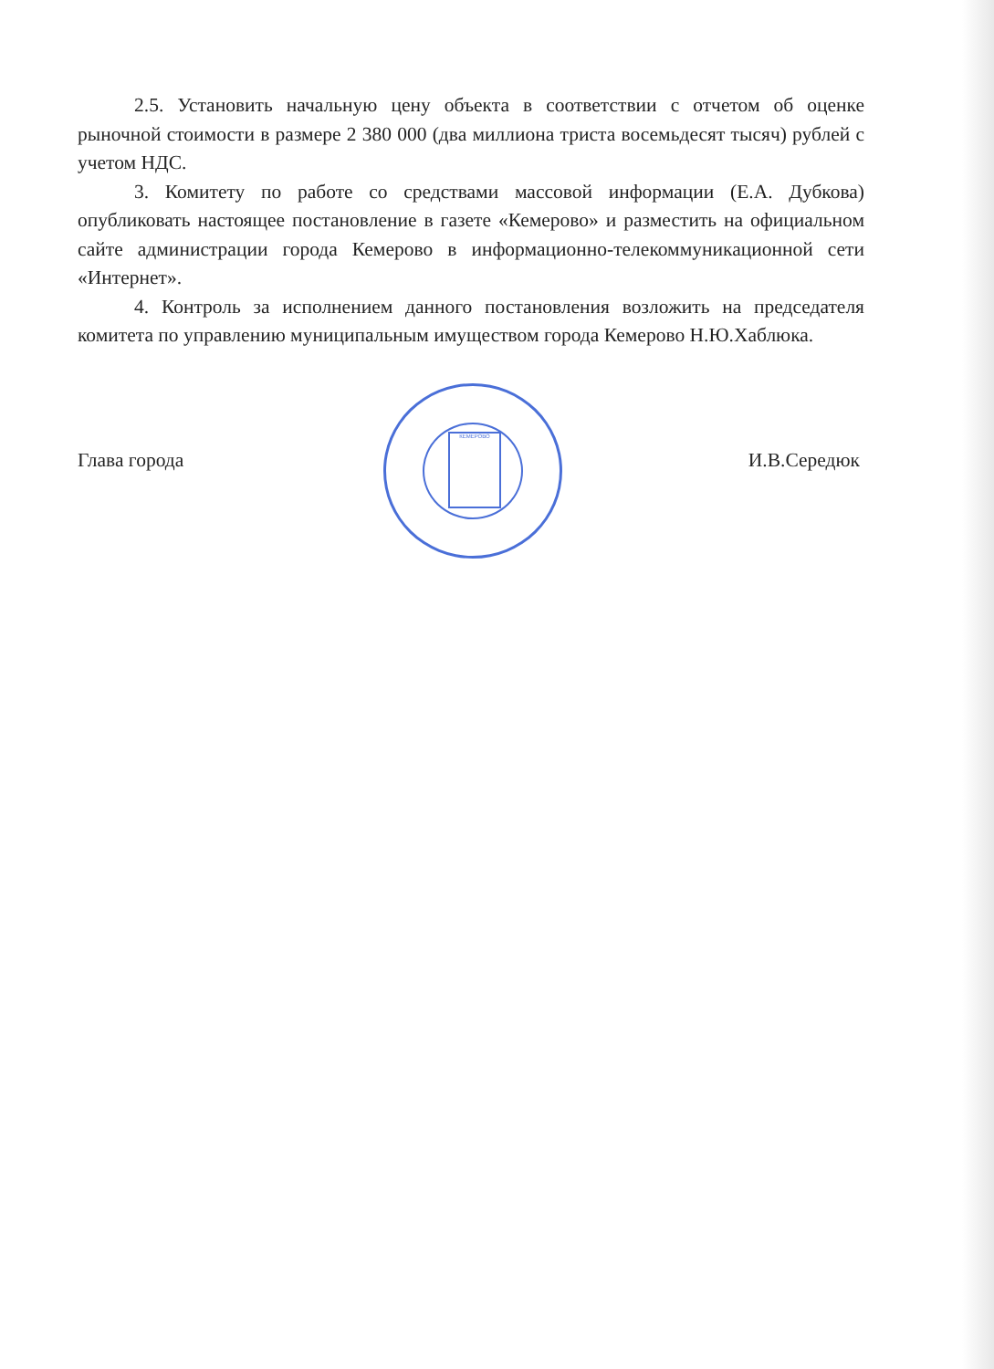2.5. Установить начальную цену объекта в соответствии с отчетом об оценке рыночной стоимости в размере 2 380 000 (два миллиона триста восемьдесят тысяч) рублей с учетом НДС.
3. Комитету по работе со средствами массовой информации (Е.А. Дубкова) опубликовать настоящее постановление в газете «Кемерово» и разместить на официальном сайте администрации города Кемерово в информационно-телекоммуникационной сети «Интернет».
4. Контроль за исполнением данного постановления возложить на председателя комитета по управлению муниципальным имуществом города Кемерово Н.Ю.Хаблюка.
КЕМЕРОВО
Глава города И.В.Середюк